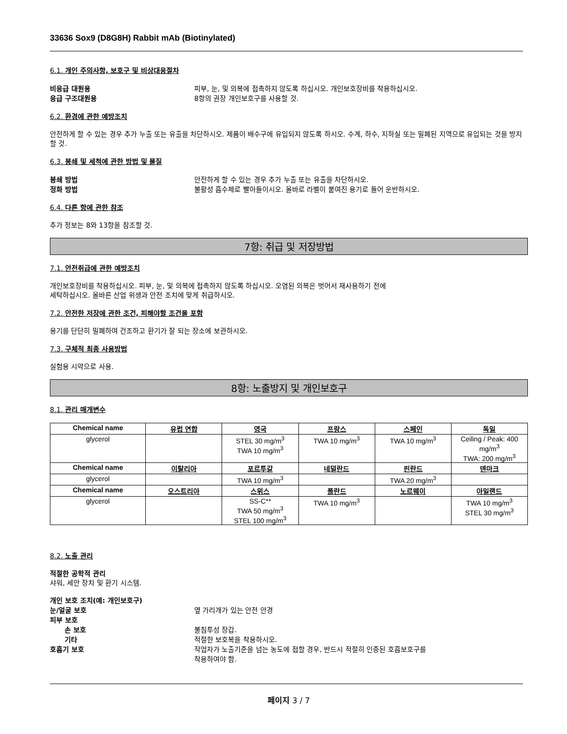33636 Sox9 (D8G8H) Rabbit mAb (Biotinylated)
6.1. 개인 주의사항, 보호구 및 비상대응절차
비응급 대원용 피부, 눈, 및 의복에 접촉하지 않도록 하십시오. 개인보호장비를 착용하십시오.
응급 구조대원용 8항의 권장 개인보호구를 사용할 것.
6.2. 환경에 관한 예방조치
안전하게 할 수 있는 경우 추가 누출 또는 유출을 차단하시오. 제품이 배수구에 유입되지 않도록 하시오. 수계, 하수, 지하실 또는 밀폐된 지역으로 유입되는 것을 방지할 것.
6.3. 봉쇄 및 세척에 관한 방법 및 물질
봉쇄 방법 안전하게 할 수 있는 경우 추가 누출 또는 유출을 차단하시오.
정화 방법 불활성 흡수제로 빨아들이시오. 올바로 라벨이 붙여진 용기로 들어 운반하시오.
6.4. 다른 항에 관한 참조
추가 정보는 8와 13항을 참조할 것.
7항: 취급 및 저장방법
7.1. 안전취급에 관한 예방조치
개인보호장비를 착용하십시오. 피부, 눈, 및 의복에 접촉하지 않도록 하십시오. 오염된 의복은 벗어서 재사용하기 전에
세탁하십시오. 올바른 산업 위생과 안전 조치에 맞게 취급하시오.
7.2. 안전한 저장에 관한 조건, 피해야할 조건을 포함
용기를 단단히 밀폐하여 건조하고 환기가 잘 되는 장소에 보관하시오.
7.3. 구체적 최종 사용방법
실험용 시약으로 사용.
8항: 노출방지 및 개인보호구
8.1. 관리 매개변수
| Chemical name | 유럽 연합 | 영국 | 프랑스 | 스페인 | 독일 |
| --- | --- | --- | --- | --- | --- |
| glycerol | | STEL 30 mg/m<sup>3</sup> TWA 10 mg/m<sup>3</sup> | TWA 10 mg/m<sup>3</sup> | TWA 10 mg/m<sup>3</sup> | Ceiling / Peak: 400 mg/m<sup>3</sup> TWA: 200 mg/m<sup>3</sup> |
| Chemical name | 이탈리아 | 포르투갈 | 네덜란드 | 핀란드 | 덴마크 |
| glycerol | | TWA 10 mg/m<sup>3</sup> | | TWA 20 mg/m<sup>3</sup> | |
| Chemical name | 오스트리아 | 스위스 | 폴란드 | 노르웨이 | 아일랜드 |
| glycerol | | SS-C** TWA 50 mg/m<sup>3</sup> STEL 100 mg/m<sup>3</sup> | TWA 10 mg/m<sup>3</sup> | | TWA 10 mg/m<sup>3</sup> STEL 30 mg/m<sup>3</sup> |
8.2. 노출 관리
적절한 공학적 관리
샤워, 세안 장치 및 환기 시스템.
개인 보호 조치(예: 개인보호구)
눈/얼굴 보호 옆 가리개가 있는 안전 안경
피부 보호
손 보호 불침투성 장갑.
기타 적절한 보호복을 착용하시오.
호흡기 보호 작업자가 노출기준을 넘는 농도에 접할 경우, 반드시 적절히 인증된 호흡보호구를
착용하여야 함.
페이지 3 / 7